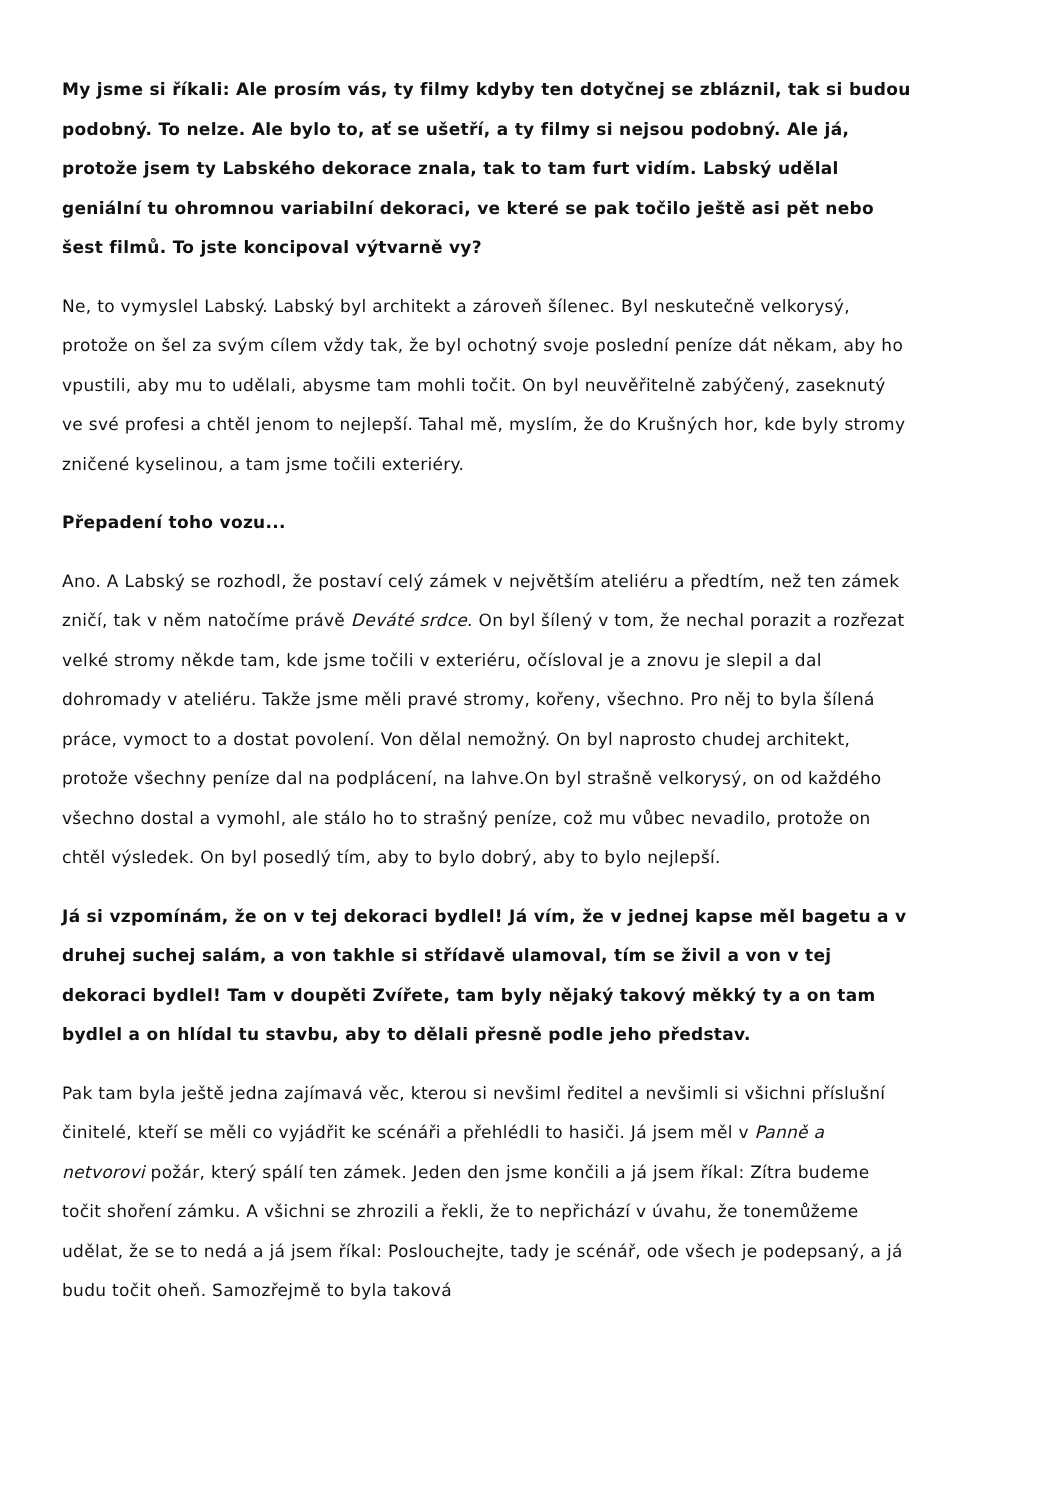My jsme si říkali: Ale prosím vás, ty filmy kdyby ten dotyčnej se zbláznil, tak si budou podobný. To nelze. Ale bylo to, ať se ušetří, a ty filmy si nejsou podobný. Ale já, protože jsem ty Labského dekorace znala, tak to tam furt vidím. Labský udělal geniální tu ohromnou variabilní dekoraci, ve které se pak točilo ještě asi pět nebo šest filmů. To jste koncipoval výtvarně vy?
Ne, to vymyslel Labský. Labský byl architekt a zároveň šílenec. Byl neskutečně velkorysý, protože on šel za svým cílem vždy tak, že byl ochotný svoje poslední peníze dát někam, aby ho vpustili, aby mu to udělali, abysme tam mohli točit. On byl neuvěřitelně zabýčený, zaseknutý ve své profesi a chtěl jenom to nejlepší. Tahal mě, myslím, že do Krušných hor, kde byly stromy zničené kyselinou, a tam jsme točili exteriéry.
Přepadení toho vozu...
Ano. A Labský se rozhodl, že postaví celý zámek v největším ateliéru a předtím, než ten zámek zničí, tak v něm natočíme právě Deváté srdce. On byl šílený v tom, že nechal porazit a rozřezat velké stromy někde tam, kde jsme točili v exteriéru, očísloval je a znovu je slepil a dal dohromady v ateliéru. Takže jsme měli pravé stromy, kořeny, všechno. Pro něj to byla šílená práce, vymoct to a dostat povolení. Von dělal nemožný. On byl naprosto chudej architekt, protože všechny peníze dal na podplácení, na lahve.On byl strašně velkorysý, on od každého všechno dostal a vymohl, ale stálo ho to strašný peníze, což mu vůbec nevadilo, protože on chtěl výsledek. On byl posedlý tím, aby to bylo dobrý, aby to bylo nejlepší.
Já si vzpomínám, že on v tej dekoraci bydlel! Já vím, že v jednej kapse měl bagetu a v druhej suchej salám, a von takhle si střídavě ulamoval, tím se živil a von v tej dekoraci bydlel! Tam v doupěti Zvířete, tam byly nějaký takový měkký ty a on tam bydlel a on hlídal tu stavbu, aby to dělali přesně podle jeho představ.
Pak tam byla ještě jedna zajímavá věc, kterou si nevšiml ředitel a nevšimli si všichni příslušní činitelé, kteří se měli co vyjádřit ke scénáři a přehlédli to hasiči. Já jsem měl v Panně a netvorovi požár, který spálí ten zámek. Jeden den jsme končili a já jsem říkal: Zítra budeme točit shoření zámku. A všichni se zhrozili a řekli, že to nepřichází v úvahu, že tonemůžeme udělat, že se to nedá a já jsem říkal: Poslouchejte, tady je scénář, ode všech je podepsaný, a já budu točit oheň. Samozřejmě to byla taková